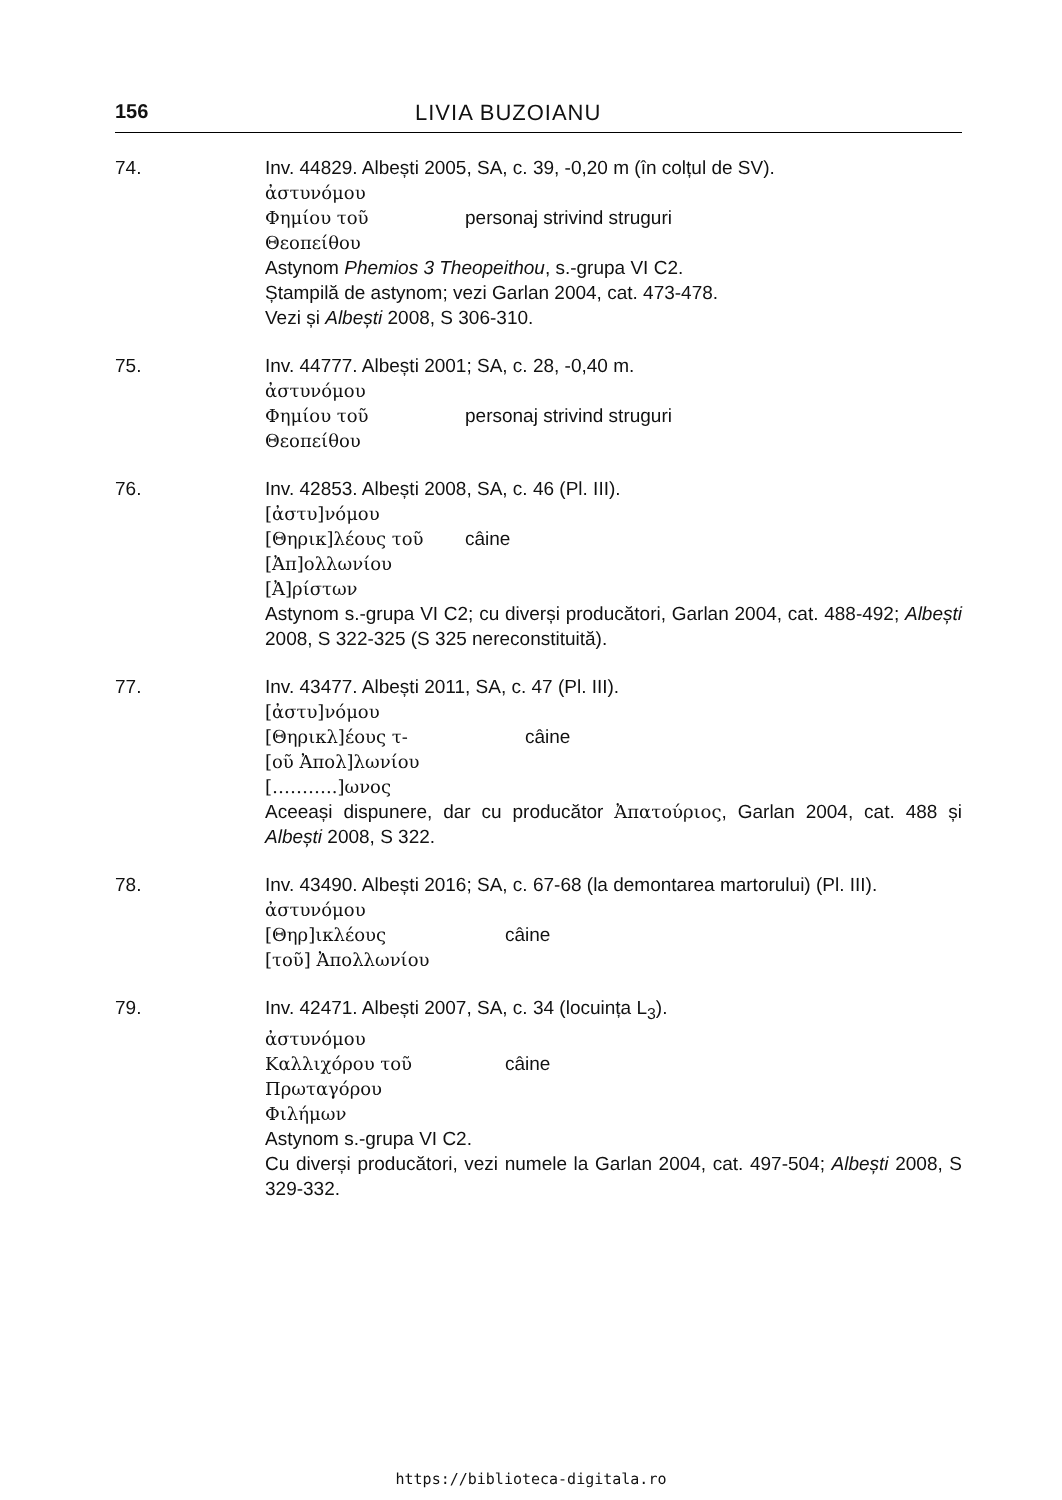156 LIVIA BUZOIANU
74. Inv. 44829. Albești 2005, SA, c. 39, -0,20 m (în colțul de SV).
ἀστυνόμου
Φημίου τοῦ personaj strivind struguri
Θεοπείθου
Astynom Phemios 3 Theopeithou, s.-grupa VI C2.
Ștampilă de astynom; vezi Garlan 2004, cat. 473-478.
Vezi și Albești 2008, S 306-310.
75. Inv. 44777. Albești 2001; SA, c. 28, -0,40 m.
ἀστυνόμου
Φημίου τοῦ personaj strivind struguri
Θεοπείθου
76. Inv. 42853. Albești 2008, SA, c. 46 (Pl. III).
[ἀστυ]νόμου
[Θηρικ]λέους τοῦ câine
[Ἀπ]ολλωνίου
[Ἀ]ρίστων
Astynom s.-grupa VI C2; cu diverși producători, Garlan 2004, cat. 488-492; Albești 2008, S 322-325 (S 325 nereconstituită).
77. Inv. 43477. Albești 2011, SA, c. 47 (Pl. III).
[ἀστυ]νόμου
[Θηρικλ]έους τ- câine
[οῦ Ἀπολ]λωνίου
[………..]ωνος
Aceeași dispunere, dar cu producător Ἀπατούριος, Garlan 2004, cat. 488 și Albești 2008, S 322.
78. Inv. 43490. Albești 2016; SA, c. 67-68 (la demontarea martorului) (Pl. III).
ἀστυνόμου
[Θηρ]ικλέους câine
[τοῦ] Ἀπολλωνίου
79. Inv. 42471. Albești 2007, SA, c. 34 (locuința L<sub>3</sub>).
ἀστυνόμου
Καλλιχόρου τοῦ câine
Πρωταγόρου
Φιλήμων
Astynom s.-grupa VI C2.
Cu diverși producători, vezi numele la Garlan 2004, cat. 497-504; Albești 2008, S 329-332.
https://biblioteca-digitala.ro